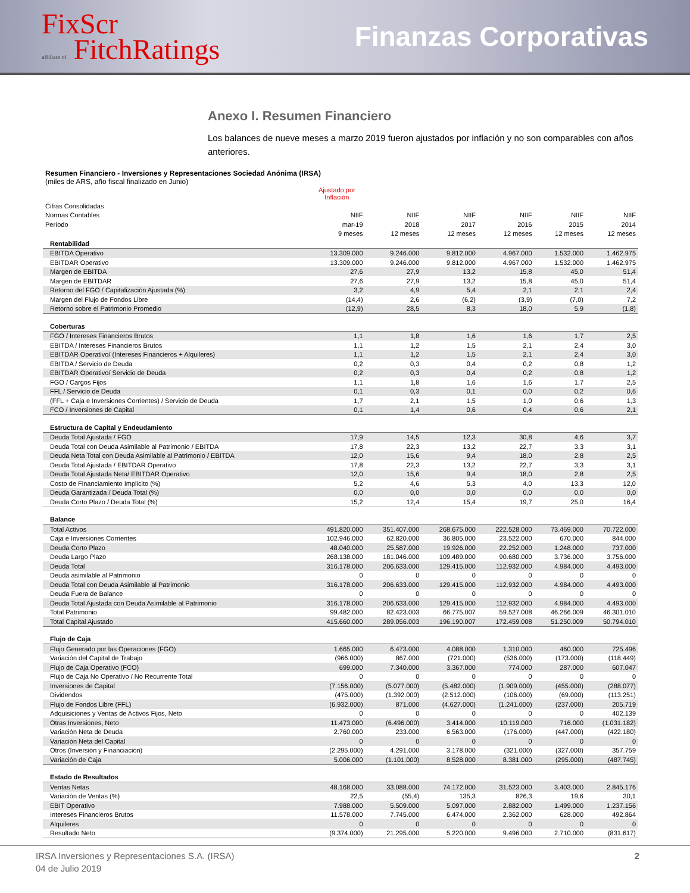FixScr
affiliate of FitchRatings
Finanzas Corporativas
Anexo I. Resumen Financiero
Los balances de nueve meses a marzo 2019 fueron ajustados por inflación y no son comparables con años anteriores.
Resumen Financiero - Inversiones y Representaciones Sociedad Anónima (IRSA)
(miles de ARS, año fiscal finalizado en Junio)
| | Ajustado por Inflación | | | | | |
| --- | --- | --- | --- | --- | --- | --- |
| Cifras Consolidadas | | | | | | |
| Normas Contables | NIIF | NIIF | NIIF | NIIF | NIIF | NIIF |
| Período | mar-19 | 2018 | 2017 | 2016 | 2015 | 2014 |
| | 9 meses | 12 meses | 12 meses | 12 meses | 12 meses | 12 meses |
| Rentabilidad | | | | | | |
| EBITDA Operativo | 13.309.000 | 9.246.000 | 9.812.000 | 4.967.000 | 1.532.000 | 1.462.975 |
| EBITDAR Operativo | 13.309.000 | 9.246.000 | 9.812.000 | 4.967.000 | 1.532.000 | 1.462.975 |
| Margen de EBITDA | 27,6 | 27,9 | 13,2 | 15,8 | 45,0 | 51,4 |
| Margen de EBITDAR | 27,6 | 27,9 | 13,2 | 15,8 | 45,0 | 51,4 |
| Retorno del FGO / Capitalización Ajustada (%) | 3,2 | 4,9 | 5,4 | 2,1 | 2,1 | 2,4 |
| Margen del Flujo de Fondos Libre | (14,4) | 2,6 | (6,2) | (3,9) | (7,0) | 7,2 |
| Retorno sobre el Patrimonio Promedio | (12,9) | 28,5 | 8,3 | 18,0 | 5,9 | (1,8) |
| Coberturas | | | | | | |
| FGO / Intereses Financieros Brutos | 1,1 | 1,8 | 1,6 | 1,6 | 1,7 | 2,5 |
| EBITDA / Intereses Financieros Brutos | 1,1 | 1,2 | 1,5 | 2,1 | 2,4 | 3,0 |
| EBITDAR Operativo/ (Intereses Financieros + Alquileres) | 1,1 | 1,2 | 1,5 | 2,1 | 2,4 | 3,0 |
| EBITDA / Servicio de Deuda | 0,2 | 0,3 | 0,4 | 0,2 | 0,8 | 1,2 |
| EBITDAR Operativo/ Servicio de Deuda | 0,2 | 0,3 | 0,4 | 0,2 | 0,8 | 1,2 |
| FGO / Cargos Fijos | 1,1 | 1,8 | 1,6 | 1,6 | 1,7 | 2,5 |
| FFL / Servicio de Deuda | 0,1 | 0,3 | 0,1 | 0,0 | 0,2 | 0,6 |
| (FFL + Caja e Inversiones Corrientes) / Servicio de Deuda | 1,7 | 2,1 | 1,5 | 1,0 | 0,6 | 1,3 |
| FCO / Inversiones de Capital | 0,1 | 1,4 | 0,6 | 0,4 | 0,6 | 2,1 |
| Estructura de Capital y Endeudamiento | | | | | | |
| Deuda Total Ajustada / FGO | 17,9 | 14,5 | 12,3 | 30,8 | 4,6 | 3,7 |
| Deuda Total con Deuda Asimilable al Patrimonio / EBITDA | 17,8 | 22,3 | 13,2 | 22,7 | 3,3 | 3,1 |
| Deuda Neta Total con Deuda Asimilable al Patrimonio / EBITDA | 12,0 | 15,6 | 9,4 | 18,0 | 2,8 | 2,5 |
| Deuda Total Ajustada / EBITDAR Operativo | 17,8 | 22,3 | 13,2 | 22,7 | 3,3 | 3,1 |
| Deuda Total Ajustada Neta/ EBITDAR Operativo | 12,0 | 15,6 | 9,4 | 18,0 | 2,8 | 2,5 |
| Costo de Financiamiento Implicito (%) | 5,2 | 4,6 | 5,3 | 4,0 | 13,3 | 12,0 |
| Deuda Garantizada / Deuda Total (%) | 0,0 | 0,0 | 0,0 | 0,0 | 0,0 | 0,0 |
| Deuda Corto Plazo / Deuda Total (%) | 15,2 | 12,4 | 15,4 | 19,7 | 25,0 | 16,4 |
| Balance | | | | | | |
| Total Activos | 491.820.000 | 351.407.000 | 268.675.000 | 222.528.000 | 73.469.000 | 70.722.000 |
| Caja e Inversiones Corrientes | 102.946.000 | 62.820.000 | 36.805.000 | 23.522.000 | 670.000 | 844.000 |
| Deuda Corto Plazo | 48.040.000 | 25.587.000 | 19.926.000 | 22.252.000 | 1.248.000 | 737.000 |
| Deuda Largo Plazo | 268.138.000 | 181.046.000 | 109.489.000 | 90.680.000 | 3.736.000 | 3.756.000 |
| Deuda Total | 316.178.000 | 206.633.000 | 129.415.000 | 112.932.000 | 4.984.000 | 4.493.000 |
| Deuda asimilable al Patrimonio | 0 | 0 | 0 | 0 | 0 | 0 |
| Deuda Total con Deuda Asimilable al Patrimonio | 316.178.000 | 206.633.000 | 129.415.000 | 112.932.000 | 4.984.000 | 4.493.000 |
| Deuda Fuera de Balance | 0 | 0 | 0 | 0 | 0 | 0 |
| Deuda Total Ajustada con Deuda Asimilable al Patrimonio | 316.178.000 | 206.633.000 | 129.415.000 | 112.932.000 | 4.984.000 | 4.493.000 |
| Total Patrimonio | 99.482.000 | 82.423.003 | 66.775.007 | 59.527.008 | 46.266.009 | 46.301.010 |
| Total Capital Ajustado | 415.660.000 | 289.056.003 | 196.190.007 | 172.459.008 | 51.250.009 | 50.794.010 |
| Flujo de Caja | | | | | | |
| Flujo Generado por las Operaciones (FGO) | 1.665.000 | 6.473.000 | 4.088.000 | 1.310.000 | 460.000 | 725.496 |
| Variación del Capital de Trabajo | (966.000) | 867.000 | (721.000) | (536.000) | (173.000) | (118.449) |
| Flujo de Caja Operativo (FCO) | 699.000 | 7.340.000 | 3.367.000 | 774.000 | 287.000 | 607.047 |
| Flujo de Caja No Operativo / No Recurrente Total | 0 | 0 | 0 | 0 | 0 | 0 |
| Inversiones de Capital | (7.156.000) | (5.077.000) | (5.482.000) | (1.909.000) | (455.000) | (288.077) |
| Dividendos | (475.000) | (1.392.000) | (2.512.000) | (106.000) | (69.000) | (113.251) |
| Flujo de Fondos Libre (FFL) | (6.932.000) | 871.000 | (4.627.000) | (1.241.000) | (237.000) | 205.719 |
| Adquisiciones y Ventas de Activos Fijos, Neto | 0 | 0 | 0 | 0 | 0 | 402.139 |
| Otras Inversiones, Neto | 11.473.000 | (6.496.000) | 3.414.000 | 10.119.000 | 716.000 | (1.031.182) |
| Variación Neta de Deuda | 2.760.000 | 233.000 | 6.563.000 | (176.000) | (447.000) | (422.180) |
| Variación Neta del Capital | 0 | 0 | 0 | 0 | 0 | 0 |
| Otros (Inversión y Financiación) | (2.295.000) | 4.291.000 | 3.178.000 | (321.000) | (327.000) | 357.759 |
| Variación de Caja | 5.006.000 | (1.101.000) | 8.528.000 | 8.381.000 | (295.000) | (487.745) |
| Estado de Resultados | | | | | | |
| Ventas Netas | 48.168.000 | 33.088.000 | 74.172.000 | 31.523.000 | 3.403.000 | 2.845.176 |
| Variación de Ventas (%) | 22,5 | (55,4) | 135,3 | 826,3 | 19,6 | 30,1 |
| EBIT Operativo | 7.988.000 | 5.509.000 | 5.097.000 | 2.882.000 | 1.499.000 | 1.237.156 |
| Intereses Financieros Brutos | 11.578.000 | 7.745.000 | 6.474.000 | 2.362.000 | 628.000 | 492.864 |
| Alquileres | 0 | 0 | 0 | 0 | 0 | 0 |
| Resultado Neto | (9.374.000) | 21.295.000 | 5.220.000 | 9.496.000 | 2.710.000 | (831.617) |
IRSA Inversiones y Representaciones S.A. (IRSA)
04 de Julio 2019
2